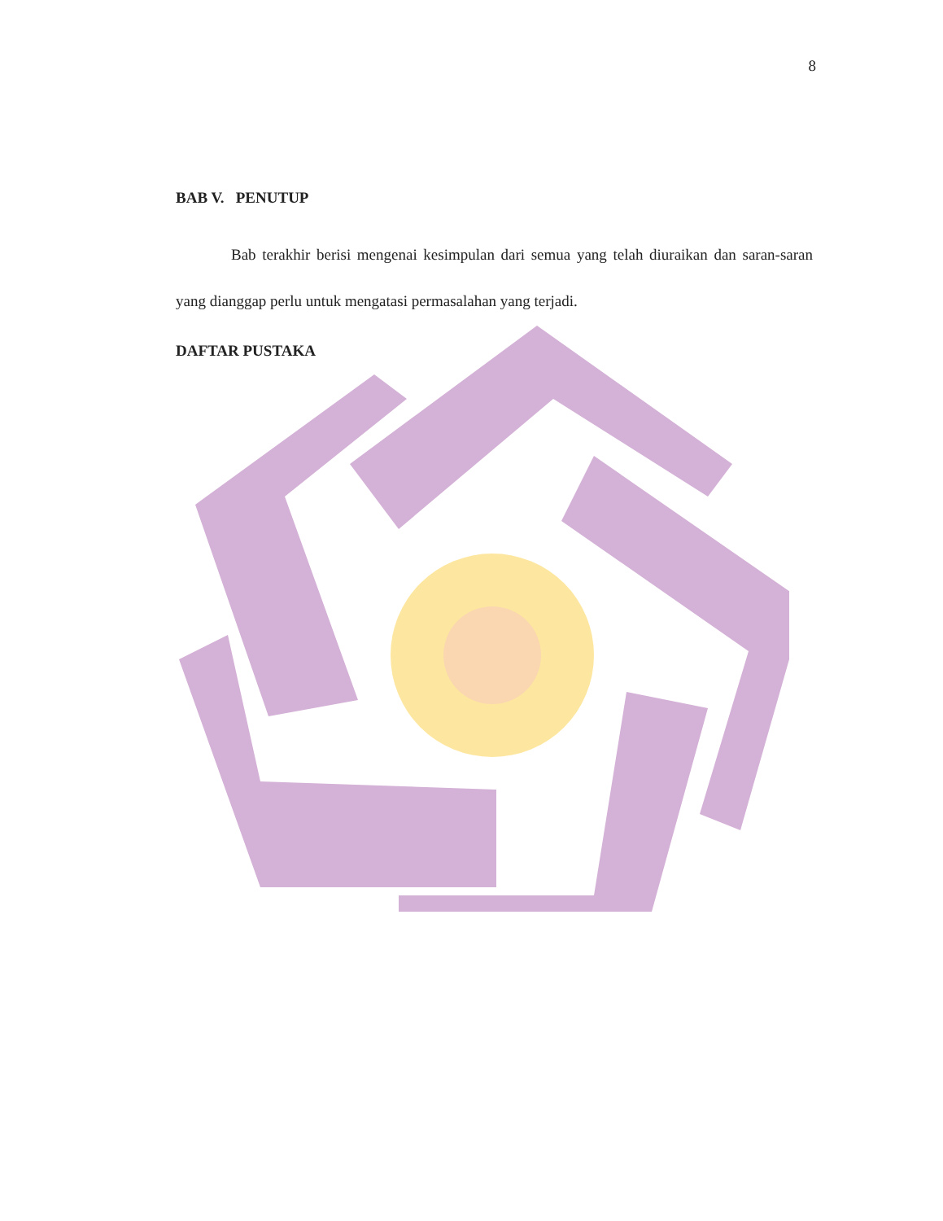8
BAB V. PENUTUP
Bab terakhir berisi mengenai kesimpulan dari semua yang telah diuraikan dan saran-saran yang dianggap perlu untuk mengatasi permasalahan yang terjadi.
DAFTAR PUSTAKA